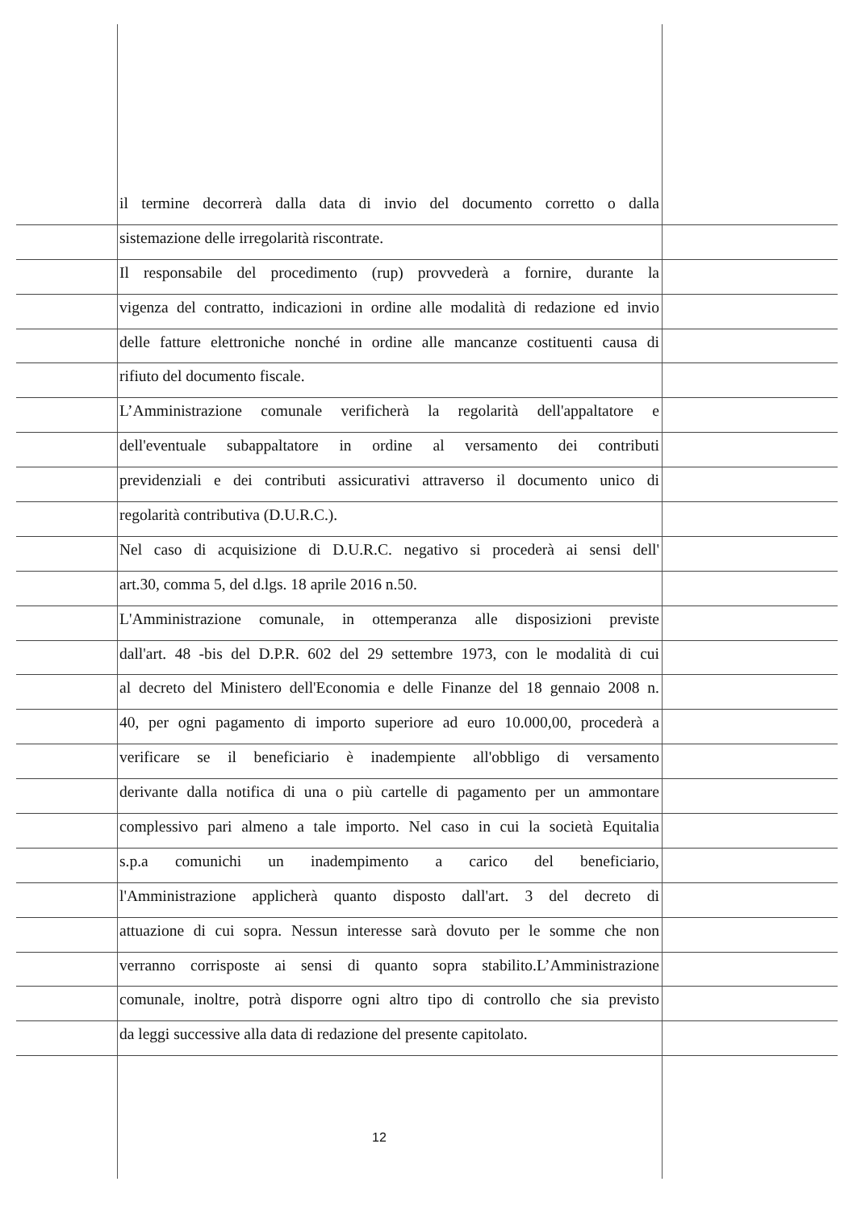il termine decorrerà dalla data di invio del documento corretto o dalla
sistemazione delle irregolarità riscontrate.
Il responsabile del procedimento (rup) provvederà a fornire, durante la
vigenza del contratto, indicazioni in ordine alle modalità di redazione ed invio
delle fatture elettroniche nonché in ordine alle mancanze costituenti causa di
rifiuto del documento fiscale.
L’Amministrazione comunale verificherà la regolarità dell'appaltatore e
dell'eventuale subappaltatore in ordine al versamento dei contributi
previdenziali e dei contributi assicurativi attraverso il documento unico di
regolarità contributiva (D.U.R.C.).
Nel caso di acquisizione di D.U.R.C. negativo si procederà ai sensi dell'
art.30, comma 5, del d.lgs. 18 aprile 2016 n.50.
L'Amministrazione comunale, in ottemperanza alle disposizioni previste
dall'art. 48 -bis del D.P.R. 602 del 29 settembre 1973, con le modalità di cui
al decreto del Ministero dell'Economia e delle Finanze del 18 gennaio 2008 n.
40, per ogni pagamento di importo superiore ad euro 10.000,00, procederà a
verificare se il beneficiario è inadempiente all'obbligo di versamento
derivante dalla notifica di una o più cartelle di pagamento per un ammontare
complessivo pari almeno a tale importo. Nel caso in cui la società Equitalia
s.p.a comunichi un inadempimento a carico del beneficiario,
l'Amministrazione applicherà quanto disposto dall'art. 3 del decreto di
attuazione di cui sopra. Nessun interesse sarà dovuto per le somme che non
verranno corrisposte ai sensi di quanto sopra stabilito.L’Amministrazione
comunale, inoltre, potrà disporre ogni altro tipo di controllo che sia previsto
da leggi successive alla data di redazione del presente capitolato.
12